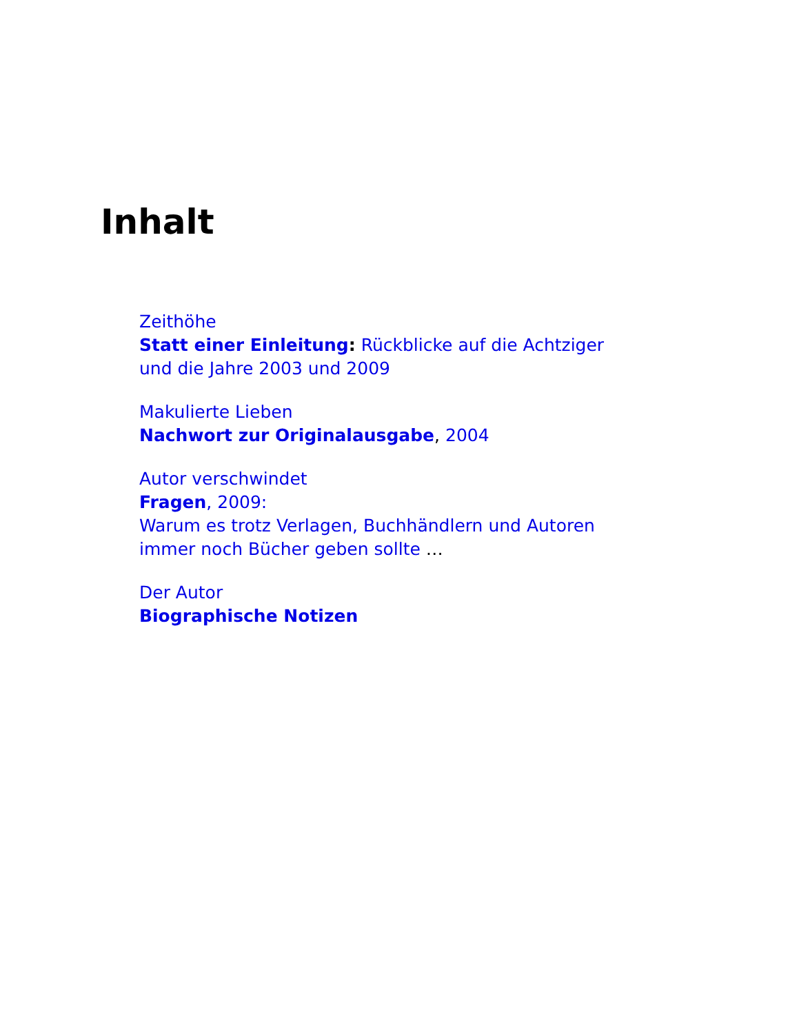Inhalt
Zeithöhe
Statt einer Einleitung: Rückblicke auf die Achtziger
und die Jahre 2003 und 2009
Makulierte Lieben
Nachwort zur Originalausgabe, 2004
Autor verschwindet
Fragen, 2009:
Warum es trotz Verlagen, Buchhändlern und Autoren
immer noch Bücher geben sollte …
Der Autor
Biographische Notizen